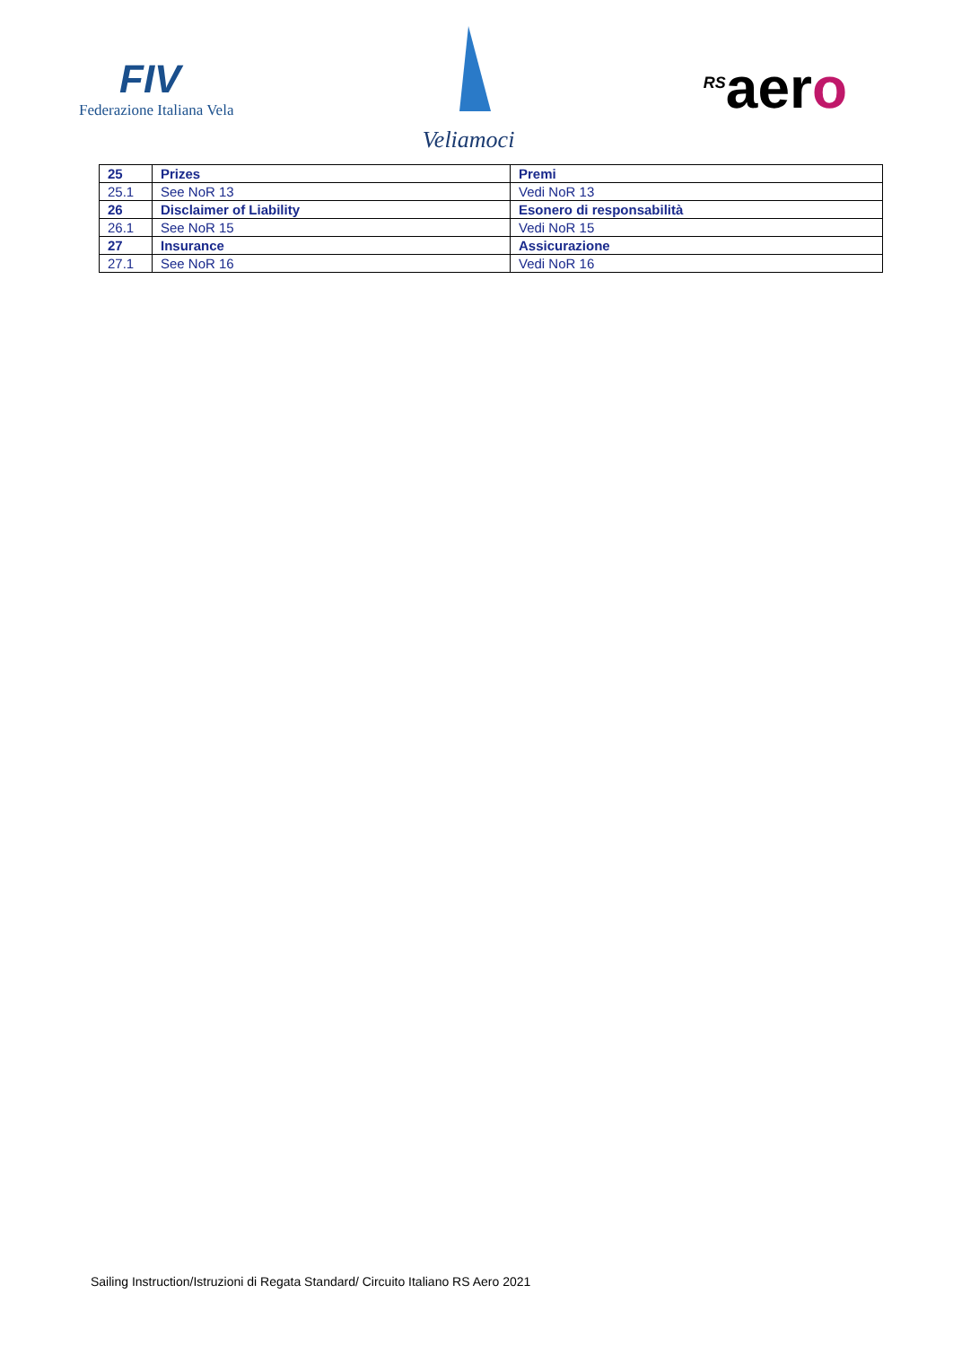FIV
Federazione Italiana Vela
Veliamoci
<sup>RS</sup>aero
| 25 | Prizes | Premi |
| 25.1 | See NoR 13 | Vedi NoR 13 |
| 26 | Disclaimer of Liability | Esonero di responsabilità |
| 26.1 | See NoR 15 | Vedi NoR 15 |
| 27 | Insurance | Assicurazione |
| 27.1 | See NoR 16 | Vedi NoR 16 |
Sailing Instruction/Istruzioni di Regata Standard/ Circuito Italiano RS Aero 2021